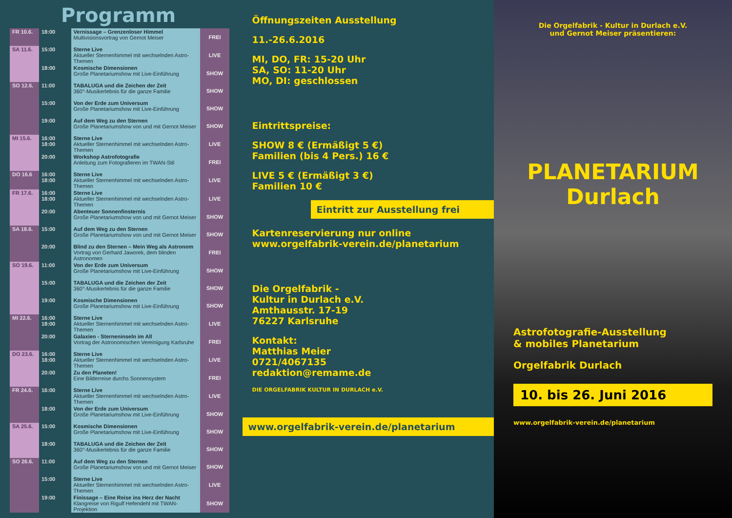Programm
| FR 10.6. | 18:00 | Vernissage – Grenzenloser Himmel Multivisionsvortrag von Gernot Meiser | FREI |
| SA 11.6. | 15:00 | Sterne Live Aktueller Sternenhimmel mit wechselnden Astro-Themen | LIVE |
| | 18:00 | Kosmische Dimensionen Große Planetariumshow mit Live-Einführung | SHOW |
| SO 12.6. | 11:00 | TABALUGA und die Zeichen der Zeit 360°-Musikerlebnis für die ganze Familie | SHOW |
| | 15:00 | Von der Erde zum Universum Große Planetariumshow mit Live-Einführung | SHOW |
| | 19:00 | Auf dem Weg zu den Sternen Große Planetariumshow von und mit Gernot Meiser | SHOW |
| MI 15.6. | 16:00 18:00 | Sterne Live Aktueller Sternenhimmel mit wechselnden Astro-Themen | LIVE |
| | 20:00 | Workshop Astrofotografie Anleitung zum Fotografieren im TWAN-Stil | FREI |
| DO 16.6 | 16:00 18:00 | Sterne Live Aktueller Sternenhimmel mit wechselnden Astro-Themen | LIVE |
| FR 17.6. | 16:00 18:00 | Sterne Live Aktueller Sternenhimmel mit wechselnden Astro-Themen | LIVE |
| | 20:00 | Abenteuer Sonnenfinsternis Große Planetariumshow von und mit Gernot Meiser | SHOW |
| SA 18.6. | 15:00 | Auf dem Weg zu den Sternen Große Planetariumshow von und mit Gernot Meiser | SHOW |
| | 20:00 | Blind zu den Sternen – Mein Weg als Astronom Vortrag von Gerhard Jaworek, dem blinden Astronomen | FREI |
| SO 19.6. | 11:00 | Von der Erde zum Universum Große Planetariumshow mit Live-Einführung | SHOW |
| | 15:00 | TABALUGA und die Zeichen der Zeit 360°-Musikerlebnis für die ganze Familie | SHOW |
| | 19:00 | Kosmische Dimensionen Große Planetariumshow mit Live-Einführung | SHOW |
| MI 22.6. | 16:00 18:00 | Sterne Live Aktueller Sternenhimmel mit wechselnden Astro-Themen | LIVE |
| | 20:00 | Galaxien - Sterneninseln im All Vortrag der Astronomischen Vereinigung Karlsruhe | FREI |
| DO 23.6. | 16:00 18:00 | Sterne Live Aktueller Sternenhimmel mit wechselnden Astro-Themen | LIVE |
| | 20:00 | Zu den Planeten! Eine Bilderreise durchs Sonnensystem | FREI |
| FR 24.6. | 16:00 | Sterne Live Aktueller Sternenhimmel mit wechselnden Astro-Themen | LIVE |
| | 18:00 | Von der Erde zum Universum Große Planetariumshow mit Live-Einführung | SHOW |
| SA 25.6. | 15:00 | Kosmische Dimensionen Große Planetariumshow mit Live-Einführung | SHOW |
| | 18:00 | TABALUGA und die Zeichen der Zeit 360°-Musikerlebnis für die ganze Familie | SHOW |
| SO 26.6. | 11:00 | Auf dem Weg zu den Sternen Große Planetariumshow von und mit Gernot Meiser | SHOW |
| | 15:00 | Sterne Live Aktueller Sternenhimmel mit wechselnden Astro-Themen | LIVE |
| | 19:00 | Finissage – Eine Reise ins Herz der Nacht Klangreise von Rigulf Hefendehl mit TWAN-Projektion | SHOW |
Öffnungszeiten Ausstellung
11.-26.6.2016
MI, DO, FR: 15-20 Uhr
SA, SO: 11-20 Uhr
MO, DI: geschlossen
Eintrittspreise:
SHOW 8 € (Ermäßigt 5 €)
Familien (bis 4 Pers.) 16 €
LIVE 5 € (Ermäßigt 3 €)
Familien 10 €
Eintritt zur Ausstellung frei
Kartenreservierung nur online
www.orgelfabrik-verein.de/planetarium
Die Orgelfabrik -
Kultur in Durlach e.V.
Amthausstr. 17-19
76227 Karlsruhe
Kontakt:
Matthias Meier
0721/4067135
redaktion@remame.de
DIE ORGELFABRIK KULTUR IN DURLACH e.V.
www.orgelfabrik-verein.de/planetarium
Die Orgelfabrik - Kultur in Durlach e.V.
und Gernot Meiser präsentieren:
PLANETARIUM
Durlach
Astrofotografie-Ausstellung
& mobiles Planetarium
Orgelfabrik Durlach
10. bis 26. Juni 2016
www.orgelfabrik-verein.de/planetarium